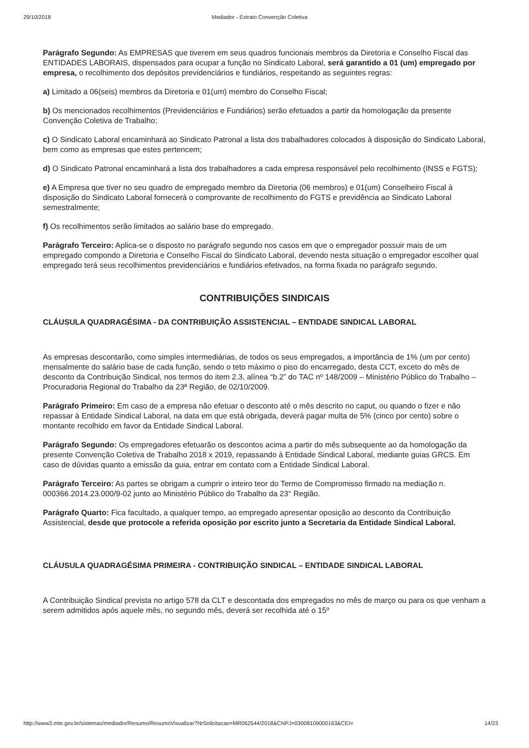29/10/2018 Mediador - Extrato Convenção Coletiva
Parágrafo Segundo: As EMPRESAS que tiverem em seus quadros funcionais membros da Diretoria e Conselho Fiscal das ENTIDADES LABORAIS, dispensados para ocupar a função no Sindicato Laboral, será garantido a 01 (um) empregado por empresa, o recolhimento dos depósitos previdenciários e fundiários, respeitando as seguintes regras:
a) Limitado a 06(seis) membros da Diretoria e 01(um) membro do Conselho Fiscal;
b) Os mencionados recolhimentos (Previdenciários e Fundiários) serão efetuados a partir da homologação da presente Convenção Coletiva de Trabalho;
c) O Sindicato Laboral encaminhará ao Sindicato Patronal a lista dos trabalhadores colocados à disposição do Sindicato Laboral, bem como as empresas que estes pertencem;
d) O Sindicato Patronal encaminhará a lista dos trabalhadores a cada empresa responsável pelo recolhimento (INSS e FGTS);
e) A Empresa que tiver no seu quadro de empregado membro da Diretoria (06 membros) e 01(um) Conselheiro Fiscal à disposição do Sindicato Laboral fornecerá o comprovante de recolhimento do FGTS e previdência ao Sindicato Laboral semestralmente;
f) Os recolhimentos serão limitados ao salário base do empregado.
Parágrafo Terceiro: Aplica-se o disposto no parágrafo segundo nos casos em que o empregador possuir mais de um empregado compondo a Diretoria e Conselho Fiscal do Sindicato Laboral, devendo nesta situação o empregador escolher qual empregado terá seus recolhimentos previdenciários e fundiários efetivados, na forma fixada no parágrafo segundo.
CONTRIBUIÇÕES SINDICAIS
CLÁUSULA QUADRAGÉSIMA - DA CONTRIBUIÇÃO ASSISTENCIAL – ENTIDADE SINDICAL LABORAL
As empresas descontarão, como simples intermediárias, de todos os seus empregados, a importância de 1% (um por cento) mensalmente do salário base de cada função, sendo o teto máximo o piso do encarregado, desta CCT, exceto do mês de desconto da Contribuição Sindical, nos termos do item 2.3, alínea “b.2” do TAC nº 148/2009 – Ministério Público do Trabalho – Procuradoria Regional do Trabalho da 23ª Região, de 02/10/2009.
Parágrafo Primeiro: Em caso de a empresa não efetuar o desconto até o mês descrito no caput, ou quando o fizer e não repassar à Entidade Sindical Laboral, na data em que está obrigada, deverá pagar multa de 5% (cinco por cento) sobre o montante recolhido em favor da Entidade Sindical Laboral.
Parágrafo Segundo: Os empregadores efetuarão os descontos acima a partir do mês subsequente ao da homologação da presente Convenção Coletiva de Trabalho 2018 x 2019, repassando à Entidade Sindical Laboral, mediante guias GRCS. Em caso de dúvidas quanto a emissão da guia, entrar em contato com a Entidade Sindical Laboral.
Parágrafo Terceiro: As partes se obrigam a cumprir o inteiro teor do Termo de Compromisso firmado na mediação n. 000366.2014.23.000/9-02 junto ao Ministério Público do Trabalho da 23° Região.
Parágrafo Quarto: Fica facultado, a qualquer tempo, ao empregado apresentar oposição ao desconto da Contribuição Assistencial, desde que protocole a referida oposição por escrito junto a Secretaria da Entidade Sindical Laboral.
CLÁUSULA QUADRAGÉSIMA PRIMEIRA - CONTRIBUIÇÃO SINDICAL – ENTIDADE SINDICAL LABORAL
A Contribuição Sindical prevista no artigo 578 da CLT e descontada dos empregados no mês de março ou para os que venham a serem admitidos após aquele mês, no segundo mês, deverá ser recolhida até o 15º
http://www3.mte.gov.br/sistemas/mediador/Resumo/ResumoVisualizar?NrSolicitacao=MR062544/2018&CNPJ=03008109000163&CEI= 14/23